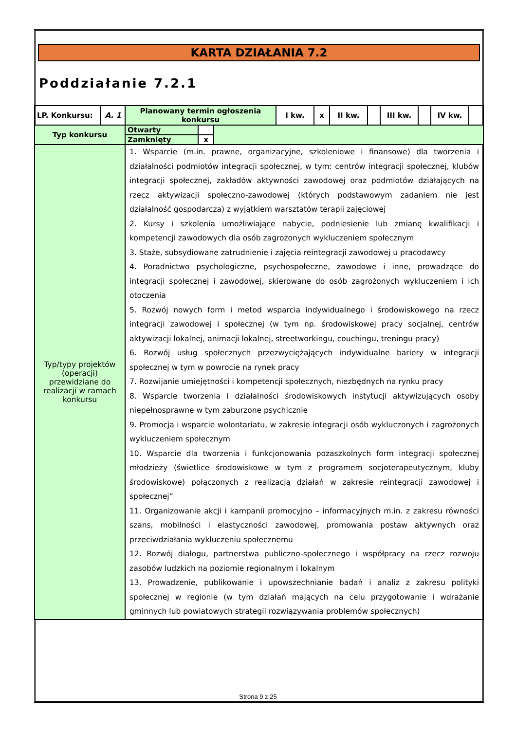KARTA DZIAŁANIA 7.2
Poddziałanie 7.2.1
| LP. Konkursu: | A. 1 | Planowany termin ogłoszenia konkursu | | | I kw. | x | II kw. | | III kw. | | IV kw. | |
| Typ konkursu | | Otwarty | | | | | | | | | | |
| | | Zamknięty | x | | | | | | | | | |
| Typ/typy projektów (operacji) przewidziane do realizacji w ramach konkursu | | 1. Wsparcie (m.in. prawne, organizacyjne, szkoleniowe i finansowe) dla tworzenia i działalności podmiotów integracji społecznej, w tym: centrów integracji społecznej, klubów integracji społecznej, zakładów aktywności zawodowej oraz podmiotów działających na rzecz aktywizacji społeczno-zawodowej (których podstawowym zadaniem nie jest działalność gospodarcza) z wyjątkiem warsztatów terapii zajęciowej 2. Kursy i szkolenia umożliwiające nabycie, podniesienie lub zmianę kwalifikacji i kompetencji zawodowych dla osób zagrożonych wykluczeniem społecznym 3. Staże, subsydiowane zatrudnienie i zajęcia reintegracji zawodowej u pracodawcy 4. Poradnictwo psychologiczne, psychospołeczne, zawodowe i inne, prowadzące do integracji społecznej i zawodowej, skierowane do osób zagrożonych wykluczeniem i ich otoczenia 5. Rozwój nowych form i metod wsparcia indywidualnego i środowiskowego na rzecz integracji zawodowej i społecznej (w tym np. środowiskowej pracy socjalnej, centrów aktywizacji lokalnej, animacji lokalnej, streetworkingu, couchingu, treningu pracy) 6. Rozwój usług społecznych przezwyciężających indywidualne bariery w integracji społecznej w tym w powrocie na rynek pracy 7. Rozwijanie umiejętności i kompetencji społecznych, niezbędnych na rynku pracy 8. Wsparcie tworzenia i działalności środowiskowych instytucji aktywizujących osoby niepełnosprawne w tym zaburzone psychicznie 9. Promocja i wsparcie wolontariatu, w zakresie integracji osób wykluczonych i zagrożonych wykluczeniem społecznym 10. Wsparcie dla tworzenia i funkcjonowania pozaszkolnych form integracji społecznej młodzieży (świetlice środowiskowe w tym z programem socjoterapeutycznym, kluby środowiskowe) połączonych z realizacją działań w zakresie reintegracji zawodowej i społecznej” 11. Organizowanie akcji i kampanii promocyjno – informacyjnych m.in. z zakresu równości szans, mobilności i elastyczności zawodowej, promowania postaw aktywnych oraz przeciwdziałania wykluczeniu społecznemu 12. Rozwój dialogu, partnerstwa publiczno-społecznego i współpracy na rzecz rozwoju zasobów ludzkich na poziomie regionalnym i lokalnym 13. Prowadzenie, publikowanie i upowszechnianie badań i analiz z zakresu polityki społecznej w regionie (w tym działań mających na celu przygotowanie i wdrażanie gminnych lub powiatowych strategii rozwiązywania problemów społecznych) | | | | | | | | | | |
Strona 9 z 25